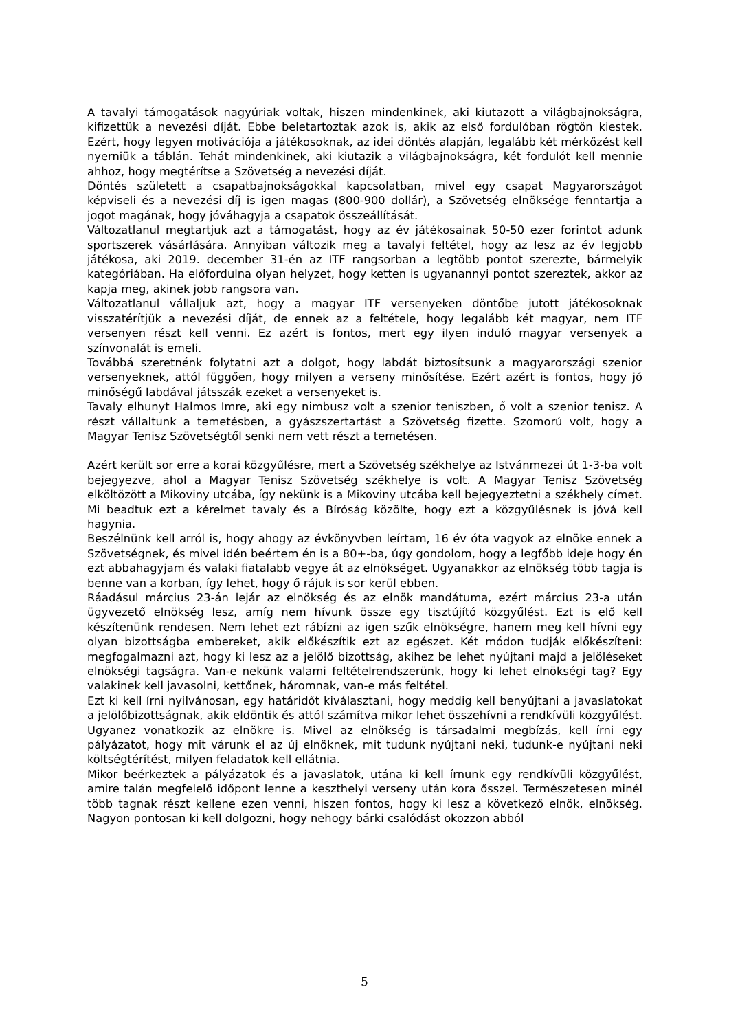A tavalyi támogatások nagyúriak voltak, hiszen mindenkinek, aki kiutazott a világbajnokságra, kifizettük a nevezési díját. Ebbe beletartoztak azok is, akik az első fordulóban rögtön kiestek. Ezért, hogy legyen motivációja a játékosoknak, az idei döntés alapján, legalább két mérkőzést kell nyerniük a táblán. Tehát mindenkinek, aki kiutazik a világbajnokságra, két fordulót kell mennie ahhoz, hogy megtérítse a Szövetség a nevezési díját.
Döntés született a csapatbajnokságokkal kapcsolatban, mivel egy csapat Magyarországot képviseli és a nevezési díj is igen magas (800-900 dollár), a Szövetség elnöksége fenntartja a jogot magának, hogy jóváhagyja a csapatok összeállítását.
Változatlanul megtartjuk azt a támogatást, hogy az év játékosainak 50-50 ezer forintot adunk sportszerek vásárlására. Annyiban változik meg a tavalyi feltétel, hogy az lesz az év legjobb játékosa, aki 2019. december 31-én az ITF rangsorban a legtöbb pontot szerezte, bármelyik kategóriában. Ha előfordulna olyan helyzet, hogy ketten is ugyanannyi pontot szereztek, akkor az kapja meg, akinek jobb rangsora van.
Változatlanul vállaljuk azt, hogy a magyar ITF versenyeken döntőbe jutott játékosoknak visszatérítjük a nevezési díját, de ennek az a feltétele, hogy legalább két magyar, nem ITF versenyen részt kell venni. Ez azért is fontos, mert egy ilyen induló magyar versenyek a színvonalát is emeli.
Továbbá szeretnénk folytatni azt a dolgot, hogy labdát biztosítsunk a magyarországi szenior versenyeknek, attól függően, hogy milyen a verseny minősítése. Ezért azért is fontos, hogy jó minőségű labdával játsszák ezeket a versenyeket is.
Tavaly elhunyt Halmos Imre, aki egy nimbusz volt a szenior teniszben, ő volt a szenior tenisz. A részt vállaltunk a temetésben, a gyászszertartást a Szövetség fizette. Szomorú volt, hogy a Magyar Tenisz Szövetségtől senki nem vett részt a temetésen.
Azért került sor erre a korai közgyűlésre, mert a Szövetség székhelye az Istvánmezei út 1-3-ba volt bejegyezve, ahol a Magyar Tenisz Szövetség székhelye is volt. A Magyar Tenisz Szövetség elköltözött a Mikoviny utcába, így nekünk is a Mikoviny utcába kell bejegyeztetni a székhely címet. Mi beadtuk ezt a kérelmet tavaly és a Bíróság közölte, hogy ezt a közgyűlésnek is jóvá kell hagynia.
Beszélnünk kell arról is, hogy ahogy az évkönyvben leírtam, 16 év óta vagyok az elnöke ennek a Szövetségnek, és mivel idén beértem én is a 80+-ba, úgy gondolom, hogy a legfőbb ideje hogy én ezt abbahagyjam és valaki fiatalabb vegye át az elnökséget. Ugyanakkor az elnökség több tagja is benne van a korban, így lehet, hogy ő rájuk is sor kerül ebben.
Ráadásul március 23-án lejár az elnökség és az elnök mandátuma, ezért március 23-a után ügyvezető elnökség lesz, amíg nem hívunk össze egy tisztújító közgyűlést. Ezt is elő kell készítenünk rendesen. Nem lehet ezt rábízni az igen szűk elnökségre, hanem meg kell hívni egy olyan bizottságba embereket, akik előkészítik ezt az egészet. Két módon tudják előkészíteni: megfogalmazni azt, hogy ki lesz az a jelölő bizottság, akihez be lehet nyújtani majd a jelöléseket elnökségi tagságra. Van-e nekünk valami feltételrendszerünk, hogy ki lehet elnökségi tag? Egy valakinek kell javasolni, kettőnek, háromnak, van-e más feltétel.
Ezt ki kell írni nyilvánosan, egy határidőt kiválasztani, hogy meddig kell benyújtani a javaslatokat a jelölőbizottságnak, akik eldöntik és attól számítva mikor lehet összehívni a rendkívüli közgyűlést. Ugyanez vonatkozik az elnökre is. Mivel az elnökség is társadalmi megbízás, kell írni egy pályázatot, hogy mit várunk el az új elnöknek, mit tudunk nyújtani neki, tudunk-e nyújtani neki költségtérítést, milyen feladatok kell ellátnia.
Mikor beérkeztek a pályázatok és a javaslatok, utána ki kell írnunk egy rendkívüli közgyűlést, amire talán megfelelő időpont lenne a keszthelyi verseny után kora ősszel. Természetesen minél több tagnak részt kellene ezen venni, hiszen fontos, hogy ki lesz a következő elnök, elnökség. Nagyon pontosan ki kell dolgozni, hogy nehogy bárki csalódást okozzon abból
5